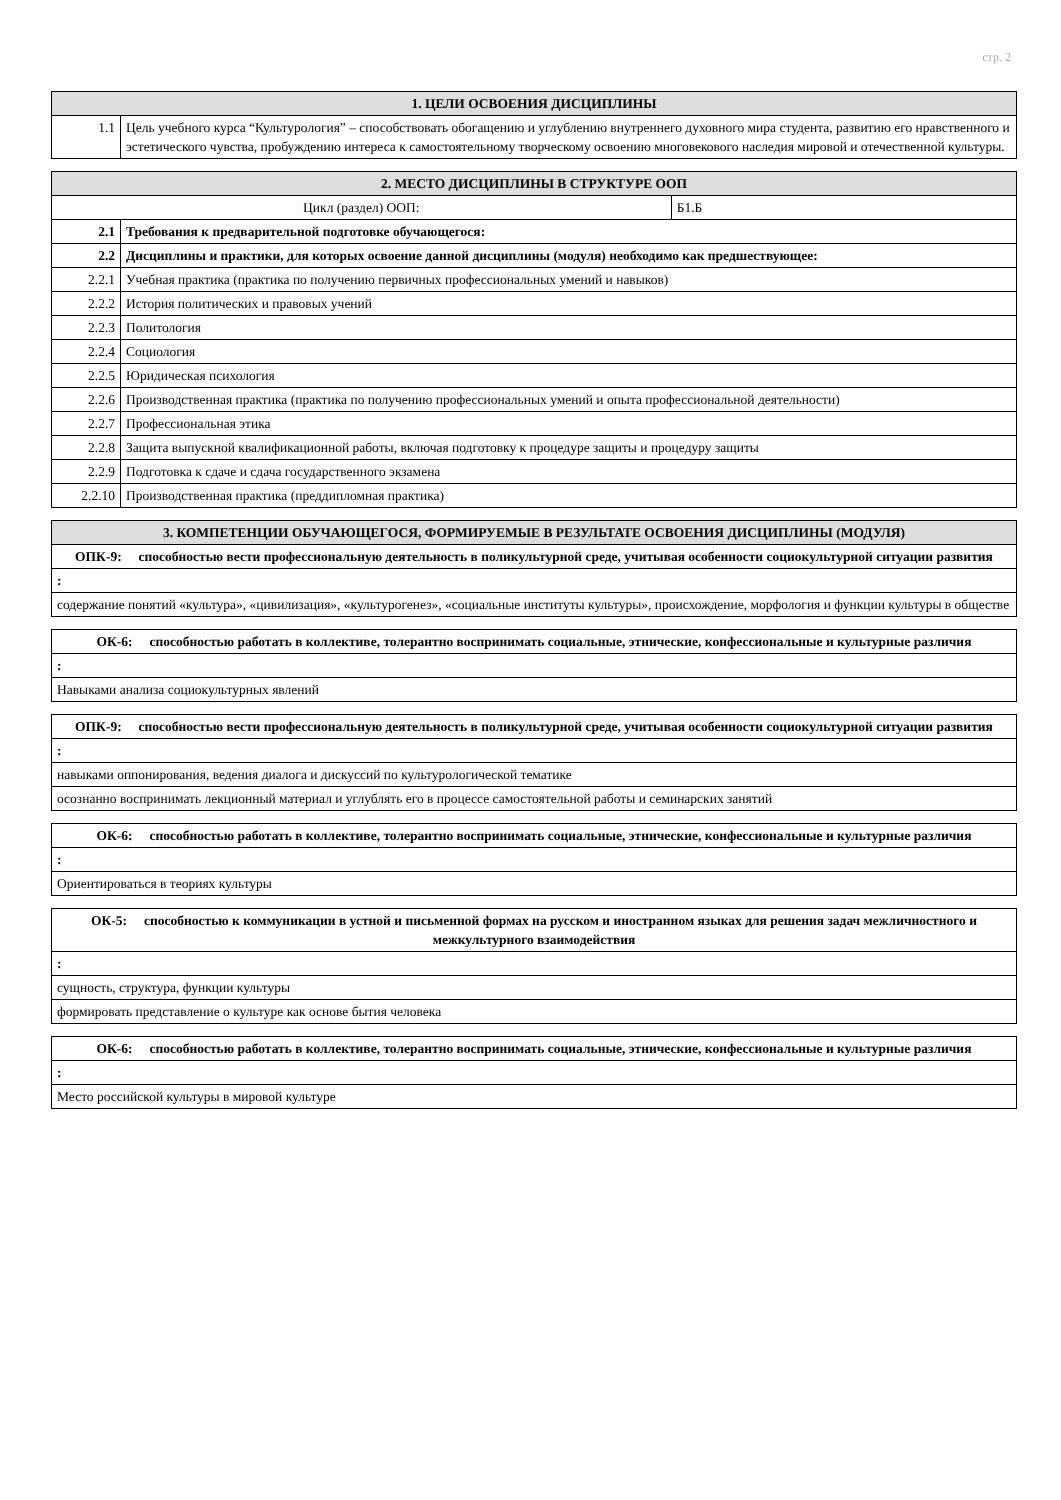стр. 2
| 1. ЦЕЛИ ОСВОЕНИЯ ДИСЦИПЛИНЫ | |
| --- | --- |
| 1.1 | Цель учебного курса “Культурология” – способствовать обогащению и углублению внутреннего духовного мира студента, развитию его нравственного и эстетического чувства, пробуждению интереса к самостоятельному творческому освоению многовекового наследия мировой и отечественной культуры. |
| 2. МЕСТО ДИСЦИПЛИНЫ В СТРУКТУРЕ ООП | | |
| --- | --- | --- |
| Цикл (раздел) ООП: | | Б1.Б |
| 2.1 | Требования к предварительной подготовке обучающегося: | |
| 2.2 | Дисциплины и практики, для которых освоение данной дисциплины (модуля) необходимо как предшествующее: | |
| 2.2.1 | Учебная практика (практика по получению первичных профессиональных умений и навыков) | |
| 2.2.2 | История политических и правовых учений | |
| 2.2.3 | Политология | |
| 2.2.4 | Социология | |
| 2.2.5 | Юридическая психология | |
| 2.2.6 | Производственная практика (практика по получению профессиональных умений и опыта профессиональной деятельности) | |
| 2.2.7 | Профессиональная этика | |
| 2.2.8 | Защита выпускной квалификационной работы, включая подготовку к процедуре защиты и процедуру защиты | |
| 2.2.9 | Подготовка к сдаче и сдача государственного экзамена | |
| 2.2.10 | Производственная практика (преддипломная практика) | |
| 3. КОМПЕТЕНЦИИ ОБУЧАЮЩЕГОСЯ, ФОРМИРУЕМЫЕ В РЕЗУЛЬТАТЕ ОСВОЕНИЯ ДИСЦИПЛИНЫ (МОДУЛЯ) |
| --- |
| ОПК-9: способностью вести профессиональную деятельность в поликультурной среде, учитывая особенности социокультурной ситуации развития |
| : |
| содержание понятий «культура», «цивилизация», «культурогенез», «социальные институты культуры», происхождение, морфология и функции культуры в обществе |
| ОК-6: способностью работать в коллективе, толерантно воспринимать социальные, этнические, конфессиональные и культурные различия |
| : |
| Навыками анализа социокультурных явлений |
| ОПК-9: способностью вести профессиональную деятельность в поликультурной среде, учитывая особенности социокультурной ситуации развития |
| : |
| навыками оппонирования, ведения диалога и дискуссий по культурологической тематике |
| осознанно воспринимать лекционный материал и углублять его в процессе самостоятельной работы и семинарских занятий |
| ОК-6: способностью работать в коллективе, толерантно воспринимать социальные, этнические, конфессиональные и культурные различия |
| : |
| Ориентироваться в теориях культуры |
| ОК-5: способностью к коммуникации в устной и письменной формах на русском и иностранном языках для решения задач межличностного и межкультурного взаимодействия |
| : |
| сущность, структура, функции культуры |
| формировать представление о культуре как основе бытия человека |
| ОК-6: способностью работать в коллективе, толерантно воспринимать социальные, этнические, конфессиональные и культурные различия |
| : |
| Место российской культуры в мировой культуре |